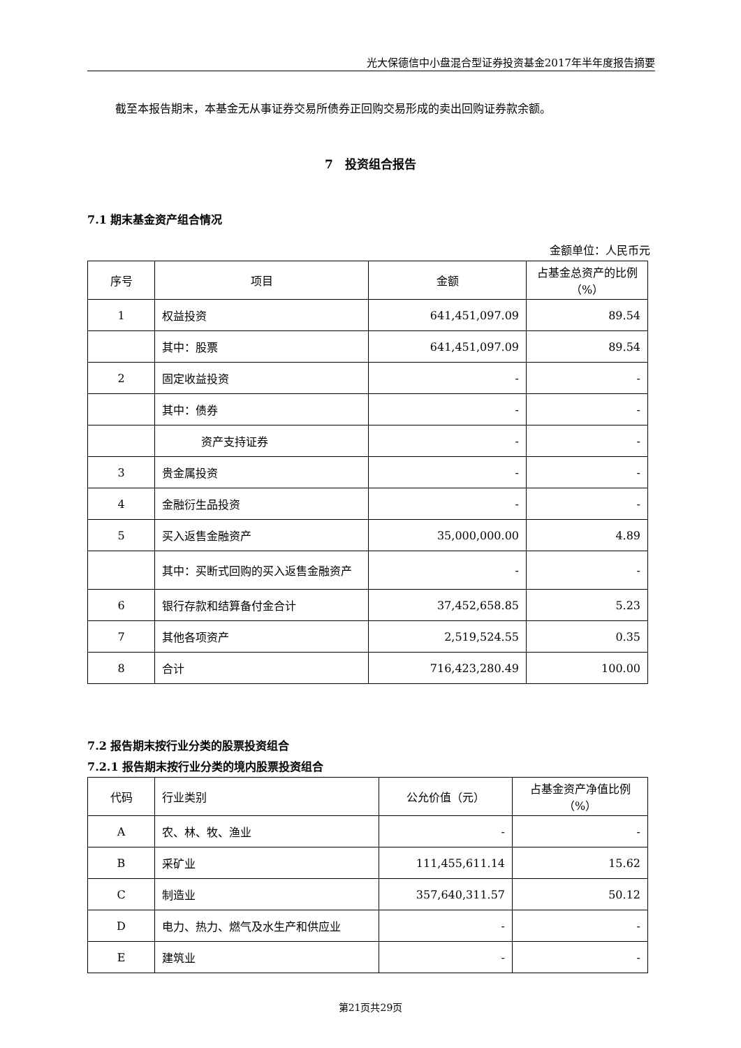光大保德信中小盘混合型证券投资基金2017年半年度报告摘要
截至本报告期末，本基金无从事证券交易所债券正回购交易形成的卖出回购证券款余额。
7　投资组合报告
7.1 期末基金资产组合情况
金额单位：人民币元
| 序号 | 项目 | 金额 | 占基金总资产的比例（%） |
| --- | --- | --- | --- |
| 1 | 权益投资 | 641,451,097.09 | 89.54 |
| | 其中：股票 | 641,451,097.09 | 89.54 |
| 2 | 固定收益投资 | - | - |
| | 其中：债券 | - | - |
| | 资产支持证券 | - | - |
| 3 | 贵金属投资 | - | - |
| 4 | 金融衍生品投资 | - | - |
| 5 | 买入返售金融资产 | 35,000,000.00 | 4.89 |
| | 其中：买断式回购的买入返售金融资产 | - | - |
| 6 | 银行存款和结算备付金合计 | 37,452,658.85 | 5.23 |
| 7 | 其他各项资产 | 2,519,524.55 | 0.35 |
| 8 | 合计 | 716,423,280.49 | 100.00 |
7.2 报告期末按行业分类的股票投资组合
7.2.1 报告期末按行业分类的境内股票投资组合
| 代码 | 行业类别 | 公允价值（元） | 占基金资产净值比例（%） |
| --- | --- | --- | --- |
| A | 农、林、牧、渔业 | - | - |
| B | 采矿业 | 111,455,611.14 | 15.62 |
| C | 制造业 | 357,640,311.57 | 50.12 |
| D | 电力、热力、燃气及水生产和供应业 | - | - |
| E | 建筑业 | - | - |
第21页共29页